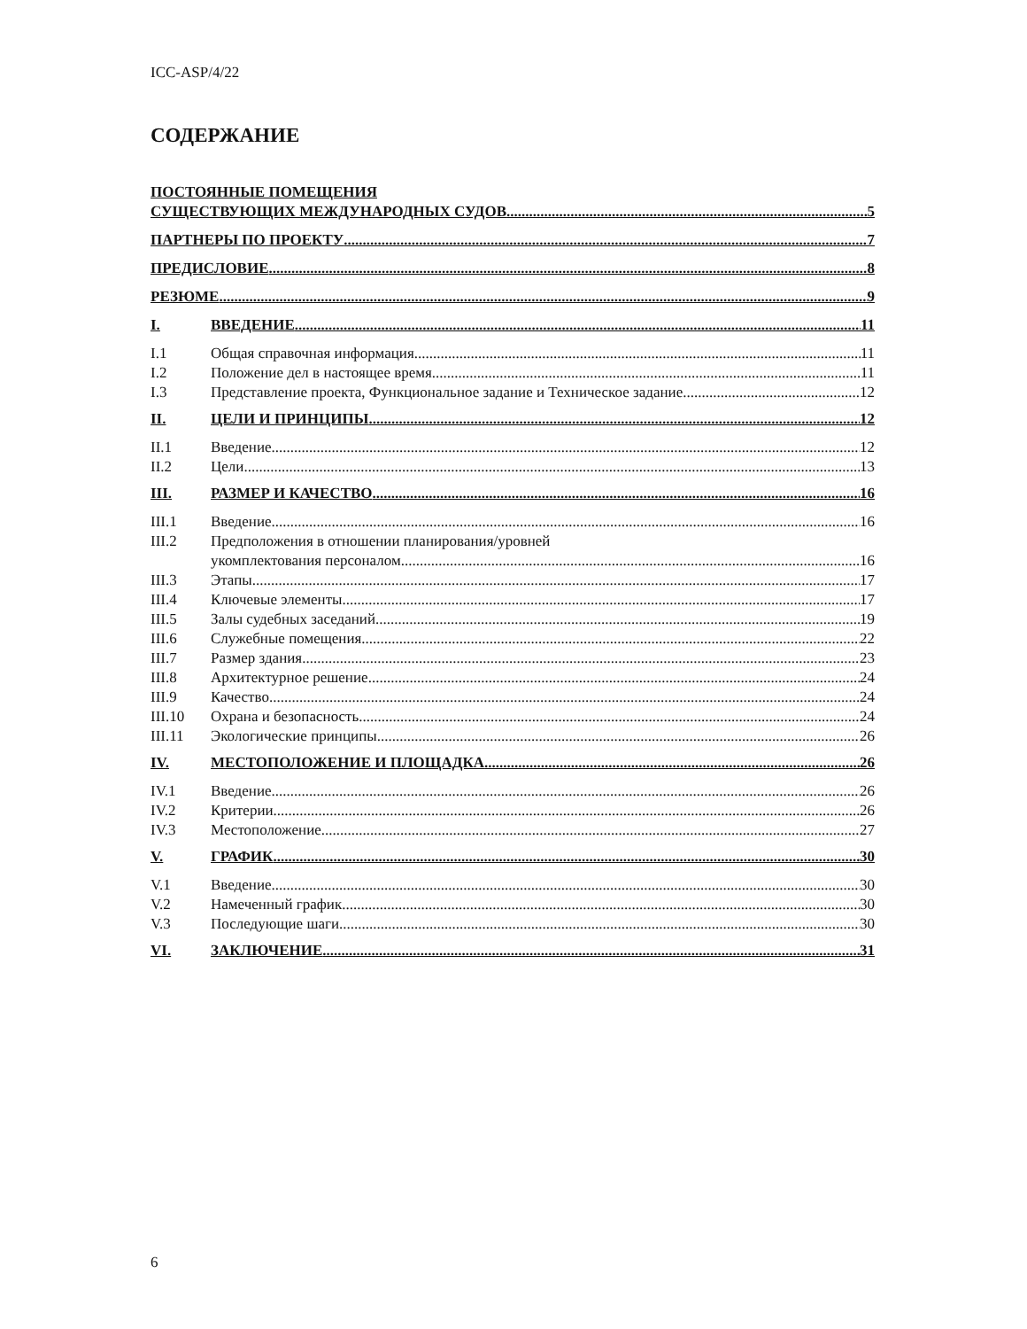ICC-ASP/4/22
СОДЕРЖАНИЕ
ПОСТОЯННЫЕ ПОМЕЩЕНИЯ
СУЩЕСТВУЮЩИХ МЕЖДУНАРОДНЫХ СУДОВ 5
ПАРТНЕРЫ ПО ПРОЕКТУ 7
ПРЕДИСЛОВИЕ 8
РЕЗЮМЕ 9
I. ВВЕДЕНИЕ 11
I.1 Общая справочная информация 11
I.2 Положение дел в настоящее время 11
I.3 Представление проекта, Функциональное задание и Техническое задание 12
II. ЦЕЛИ И ПРИНЦИПЫ 12
II.1 Введение 12
II.2 Цели 13
III. РАЗМЕР И КАЧЕСТВО 16
III.1 Введение 16
III.2 Предположения в отношении планирования/уровней
укомплектования персоналом 16
III.3 Этапы 17
III.4 Ключевые элементы 17
III.5 Залы судебных заседаний 19
III.6 Служебные помещения 22
III.7 Размер здания 23
III.8 Архитектурное решение 24
III.9 Качество 24
III.10 Охрана и безопасность 24
III.11 Экологические принципы 26
IV. МЕСТОПОЛОЖЕНИЕ И ПЛОЩАДКА 26
IV.1 Введение 26
IV.2 Критерии 26
IV.3 Местоположение 27
V. ГРАФИК 30
V.1 Введение 30
V.2 Намеченный график 30
V.3 Последующие шаги 30
VI. ЗАКЛЮЧЕНИЕ 31
6